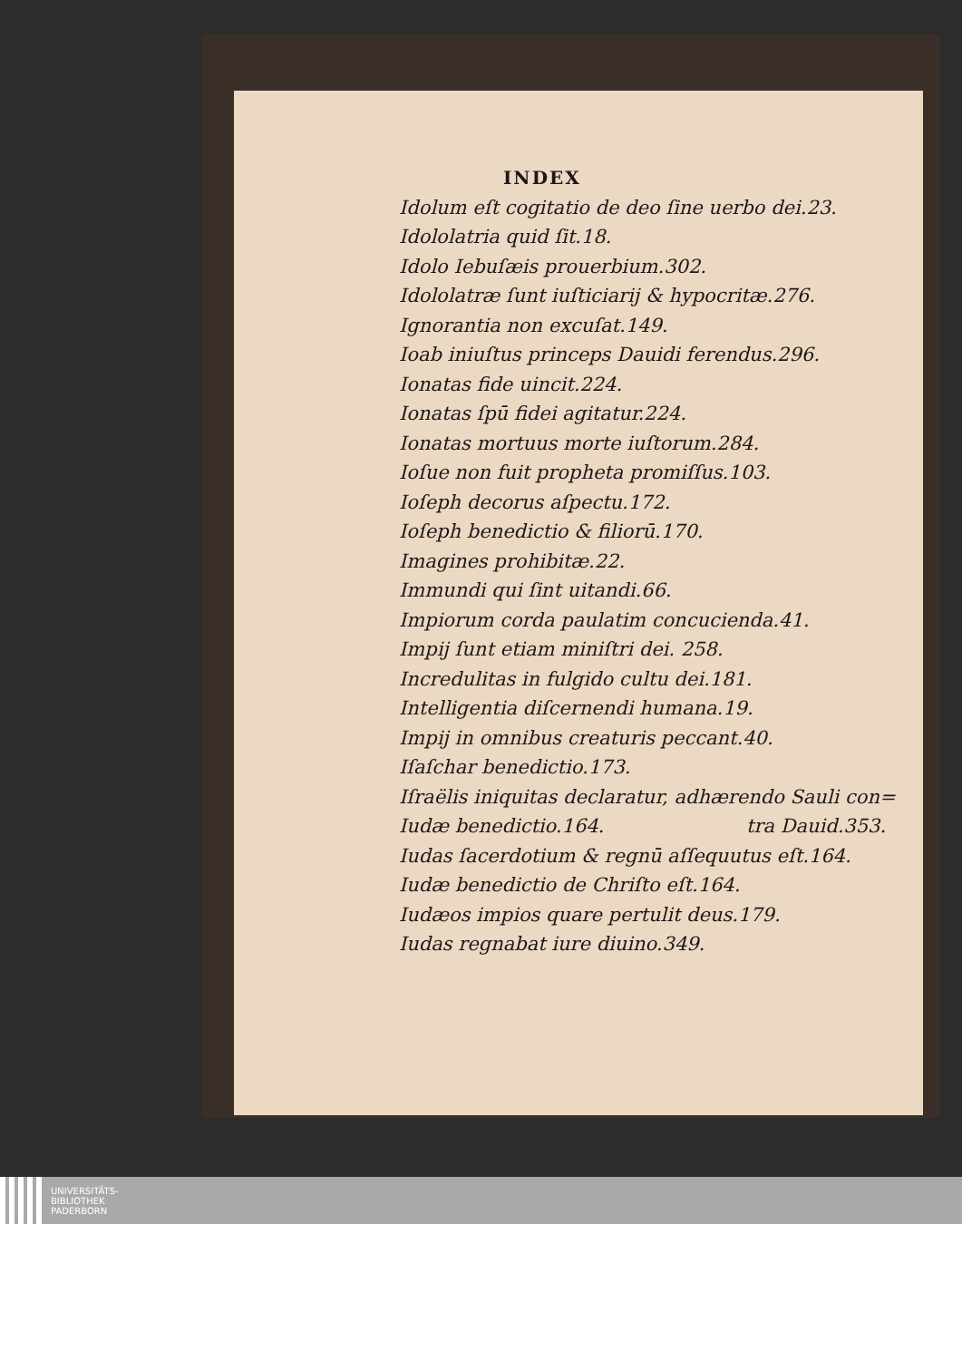INDEX
Idolum eſt cogitatio de deo ſine uerbo dei.23.
Idololatria quid ſit.18.
Idolo Iebuſæis prouerbium.302.
Idololatræ ſunt iuſticiarij & hypocritæ.276.
Ignorantia non excuſat.149.
Ioab iniuſtus princeps Dauidi ferendus.296.
Ionatas fide uincit.224.
Ionatas ſpū fidei agitatur.224.
Ionatas mortuus morte iuſtorum.284.
Ioſue non fuit propheta promiſſus.103.
Ioſeph decorus aſpectu.172.
Ioſeph benedictio & filiorū.170.
Imagines prohibitæ.22.
Immundi qui ſint uitandi.66.
Impiorum corda paulatim concucienda.41.
Impij ſunt etiam miniſtri dei. 258.
Incredulitas in fulgido cultu dei.181.
Intelligentia diſcernendi humana.19.
Impij in omnibus creaturis peccant.40.
Iſaſchar benedictio.173.
Iſraëlis iniquitas declaratur, adhærendo Sauli con=
Iudæ benedictio.164. tra Dauid.353.
Iudas ſacerdotium & regnū aſſequutus eſt.164.
Iudæ benedictio de Chriſto eſt.164.
Iudæos impios quare pertulit deus.179.
Iudas regnabat iure diuino.349.
UNIVERSITÄTS-
BIBLIOTHEK
PADERBORN